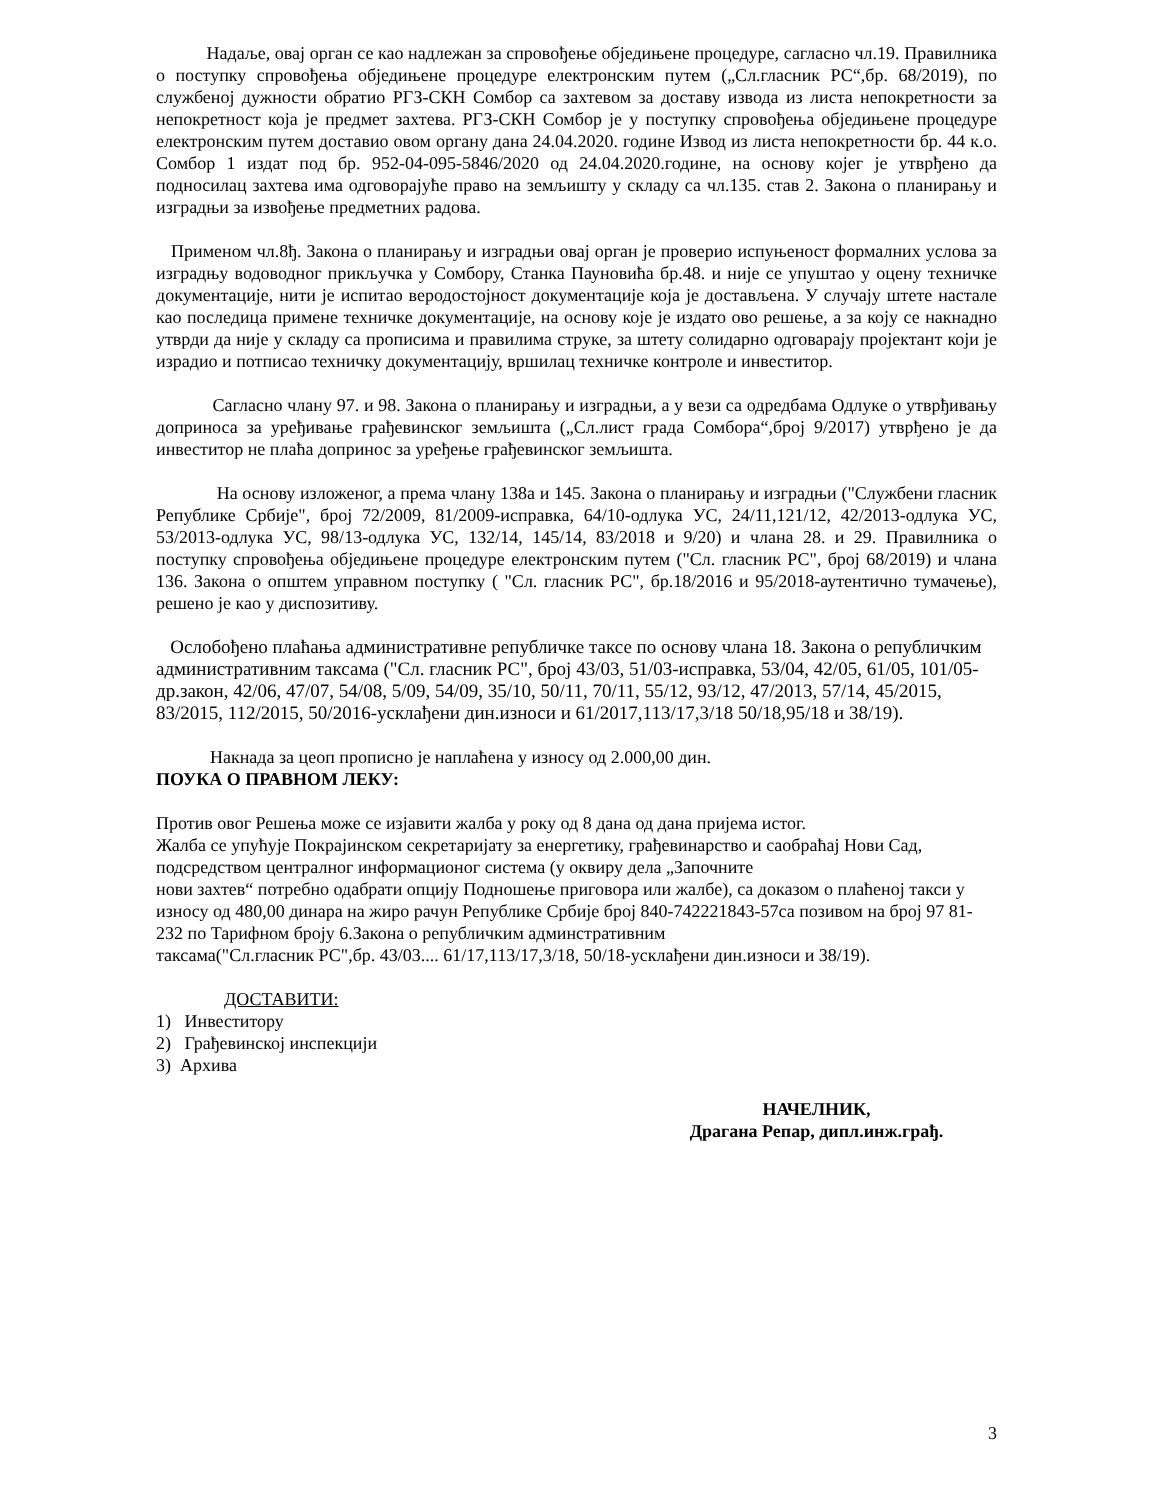Надаље, овај орган се као надлежан за спровођење обједињене процедуре, сагласно чл.19. Правилника о поступку спровођења обједињене процедуре електронским путем („Сл.гласник РС“,бр. 68/2019), по службеној дужности обратио РГЗ-СКН Сомбор са захтевом за доставу извода из листа непокретности за непокретност која је предмет захтева. РГЗ-СКН Сомбор је у поступку спровођења обједињене процедуре електронским путем доставио овом органу дана 24.04.2020. године Извод из листа непокретности бр. 44 к.о. Сомбор 1 издат под бр. 952-04-095-5846/2020 од 24.04.2020.године, на основу којег је утврђено да подносилац захтева има одговорајуће право на земљишту у складу са чл.135. став 2. Закона о планирању и изградњи за извођење предметних радова.
Применом чл.8ђ. Закона о планирању и изградњи овај орган је проверио испуњеност формалних услова за изградњу водоводног прикључка у Сомбору, Станка Пауновића бр.48. и није се упуштао у оцену техничке документације, нити је испитао веродостојност документације која је достављена. У случају штете настале као последица примене техничке документације, на основу које је издато ово решење, а за коју се накнадно утврди да није у складу са прописима и правилима струке, за штету солидарно одговарају пројектант који је израдио и потписао техничку документацију, вршилац техничке контроле и инвеститор.
Сагласно члану 97. и 98. Закона о планирању и изградњи, а у вези са одредбама Одлуке о утврђивању доприноса за уређивање грађевинског земљишта („Сл.лист града Сомбора“,број 9/2017) утврђено је да инвеститор не плаћа допринос за уређење грађевинског земљишта.
На основу изложеног, а према члану 138а и 145. Закона о планирању и изградњи ("Службени гласник Републике Србије", број 72/2009, 81/2009-исправка, 64/10-одлука УС, 24/11,121/12, 42/2013-одлука УС, 53/2013-одлука УС, 98/13-одлука УС, 132/14, 145/14, 83/2018 и 9/20) и члана 28. и 29. Правилника о поступку спровођења обједињене процедуре електронским путем ("Сл. гласник РС", број 68/2019) и члана 136. Закона о општем управном поступку ( "Сл. гласник РС", бр.18/2016 и 95/2018-аутентично тумачење), решено је као у диспозитиву.
Ослобођено плаћања административне републичке таксе по основу члана 18. Закона о републичким административним таксама ("Сл. гласник РС", број 43/03, 51/03-исправка, 53/04, 42/05, 61/05, 101/05-др.закон, 42/06, 47/07, 54/08, 5/09, 54/09, 35/10, 50/11, 70/11, 55/12, 93/12, 47/2013, 57/14, 45/2015, 83/2015, 112/2015, 50/2016-усклађени дин.износи и 61/2017,113/17,3/18 50/18,95/18 и 38/19).
Накнада за цеоп прописно је наплаћена у износу од 2.000,00 дин.
ПОУКА О ПРАВНОМ ЛЕКУ:
Против овог Решења може се изјавити жалба у року од 8 дана од дана пријема истог.
Жалба се упућује Покрајинском секретаријату за енергетику, грађевинарство и саобраћај Нови Сад, подсредством централног информационог система (у оквиру дела „Започните
нови захтев“ потребно одабрати опцију Подношење приговора или жалбе), са доказом о плаћеној такси у износу од 480,00 динара на жиро рачун Републике Србије број 840-742221843-57са позивом на број 97 81-232 по Тарифном броју 6.Закона о републичким админстративним
таксама("Сл.гласник РС",бр. 43/03.... 61/17,113/17,3/18, 50/18-усклађени дин.износи и 38/19).
ДОСТАВИТИ:
1) Инвеститору
2) Грађевинској инспекцији
3) Архива
НАЧЕЛНИК,
Драгана Репар, дипл.инж.грађ.
3